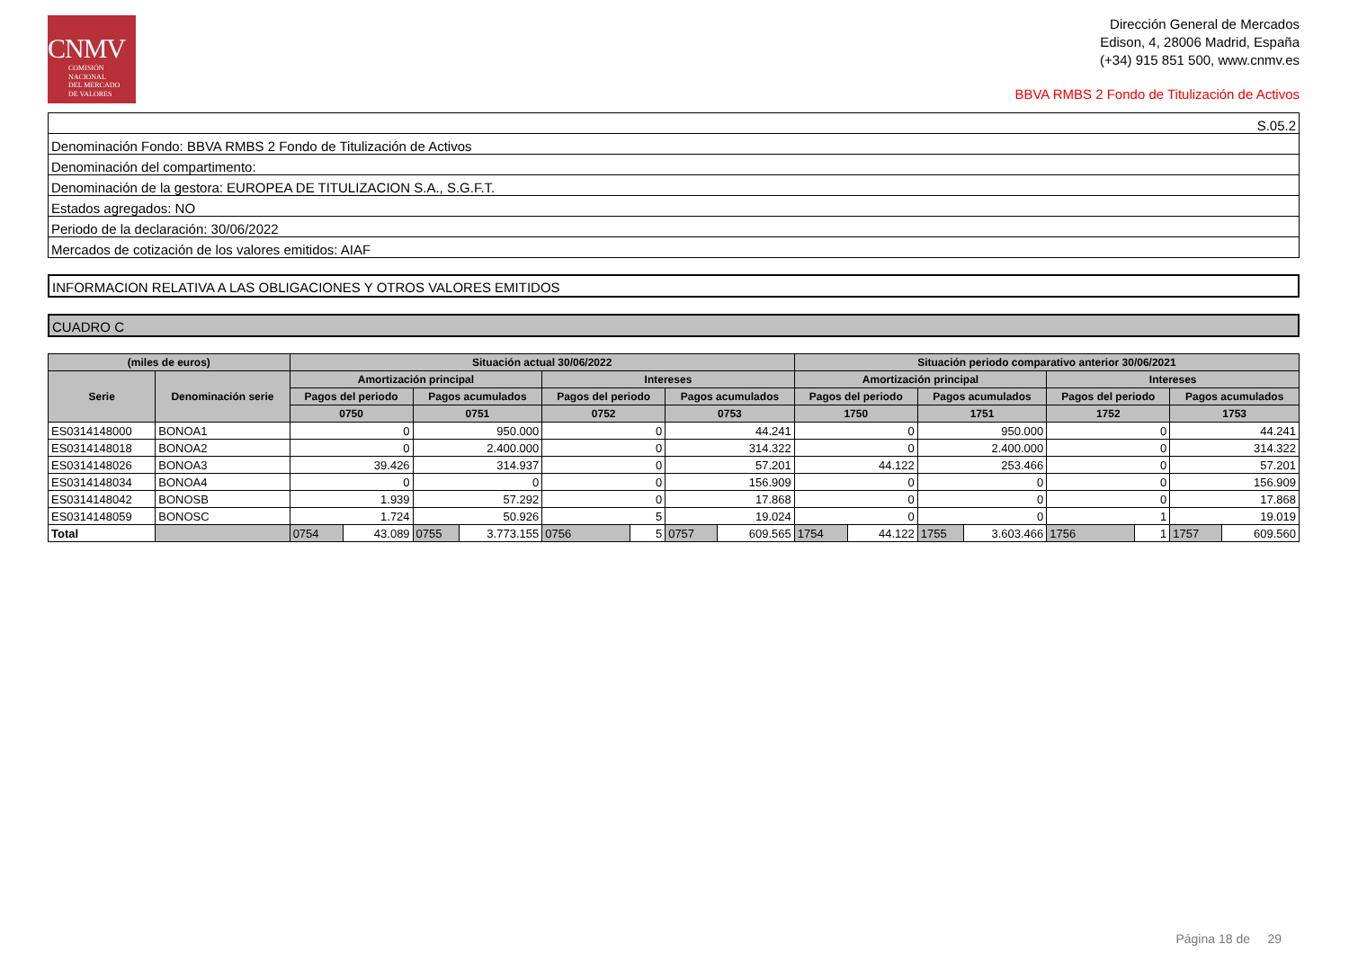CNMV
COMISIÓN
NACIONAL
DEL MERCADO
DE VALORES
Dirección General de Mercados
Edison, 4, 28006 Madrid, España
(+34) 915 851 500, www.cnmv.es
BBVA RMBS 2 Fondo de Titulización de Activos
| S.05.2 |
| Denominación Fondo: BBVA RMBS 2 Fondo de Titulización de Activos |
| Denominación del compartimento: |
| Denominación de la gestora: EUROPEA DE TITULIZACION S.A., S.G.F.T. |
| Estados agregados: NO |
| Periodo de la declaración: 30/06/2022 |
| Mercados de cotización de los valores emitidos: AIAF |
INFORMACION RELATIVA A LAS OBLIGACIONES Y OTROS VALORES EMITIDOS
CUADRO C
| (miles de euros) | | Situación actual 30/06/2022 | | | | | | | | Situación periodo comparativo anterior 30/06/2021 | | | | | | | |
| --- | --- | --- | --- | --- | --- | --- | --- | --- | --- | --- | --- | --- | --- | --- | --- | --- | --- |
| Serie | Denominación serie | Amortización principal | | | | Intereses | | | | Amortización principal | | | | Intereses | | | |
| | | Pagos del periodo | | Pagos acumulados | | Pagos del periodo | | Pagos acumulados | | Pagos del periodo | | Pagos acumulados | | Pagos del periodo | | Pagos acumulados | |
| | | 0750 | | 0751 | | 0752 | | 0753 | | 1750 | | 1751 | | 1752 | | 1753 | |
| ES0314148000 | BONOA1 | 0 | | 950.000 | | 0 | | 44.241 | | 0 | | 950.000 | | 0 | | 44.241 | |
| ES0314148018 | BONOA2 | 0 | | 2.400.000 | | 0 | | 314.322 | | 0 | | 2.400.000 | | 0 | | 314.322 | |
| ES0314148026 | BONOA3 | 39.426 | | 314.937 | | 0 | | 57.201 | | 44.122 | | 253.466 | | 0 | | 57.201 | |
| ES0314148034 | BONOA4 | 0 | | 0 | | 0 | | 156.909 | | 0 | | 0 | | 0 | | 156.909 | |
| ES0314148042 | BONOSB | 1.939 | | 57.292 | | 0 | | 17.868 | | 0 | | 0 | | 0 | | 17.868 | |
| ES0314148059 | BONOSC | 1.724 | | 50.926 | | 5 | | 19.024 | | 0 | | 0 | | 1 | | 19.019 | |
| Total | | 0754 | 43.089 | 0755 | 3.773.155 | 0756 | 5 | 0757 | 609.565 | 1754 | 44.122 | 1755 | 3.603.466 | 1756 | 1 | 1757 | 609.560 |
Página 18 de 29